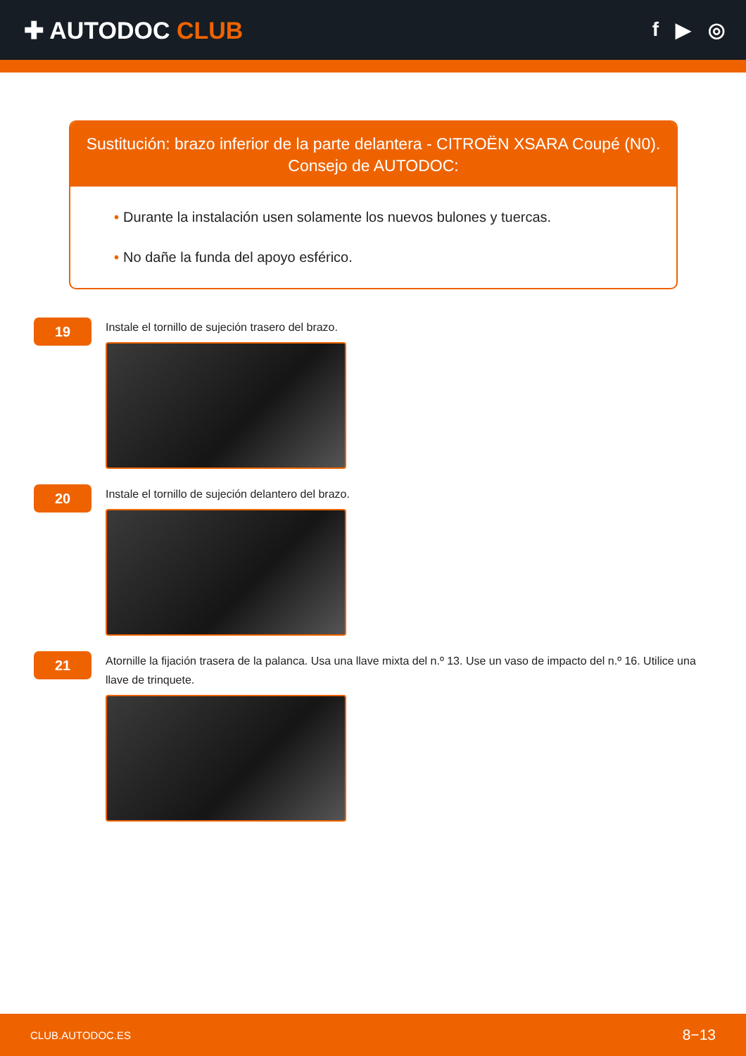✚ AUTODOC CLUB
f ▶ ◎
Sustitución: brazo inferior de la parte delantera - CITROËN XSARA Coupé (N0).
Consejo de AUTODOC:
• Durante la instalación usen solamente los nuevos bulones y tuercas.
• No dañe la funda del apoyo esférico.
19
Instale el tornillo de sujeción trasero del brazo.
20
Instale el tornillo de sujeción delantero del brazo.
21
Atornille la fijación trasera de la palanca. Usa una llave mixta del n.º 13. Use un vaso de impacto del n.º 16. Utilice una llave de trinquete.
CLUB.AUTODOC.ES 8−13